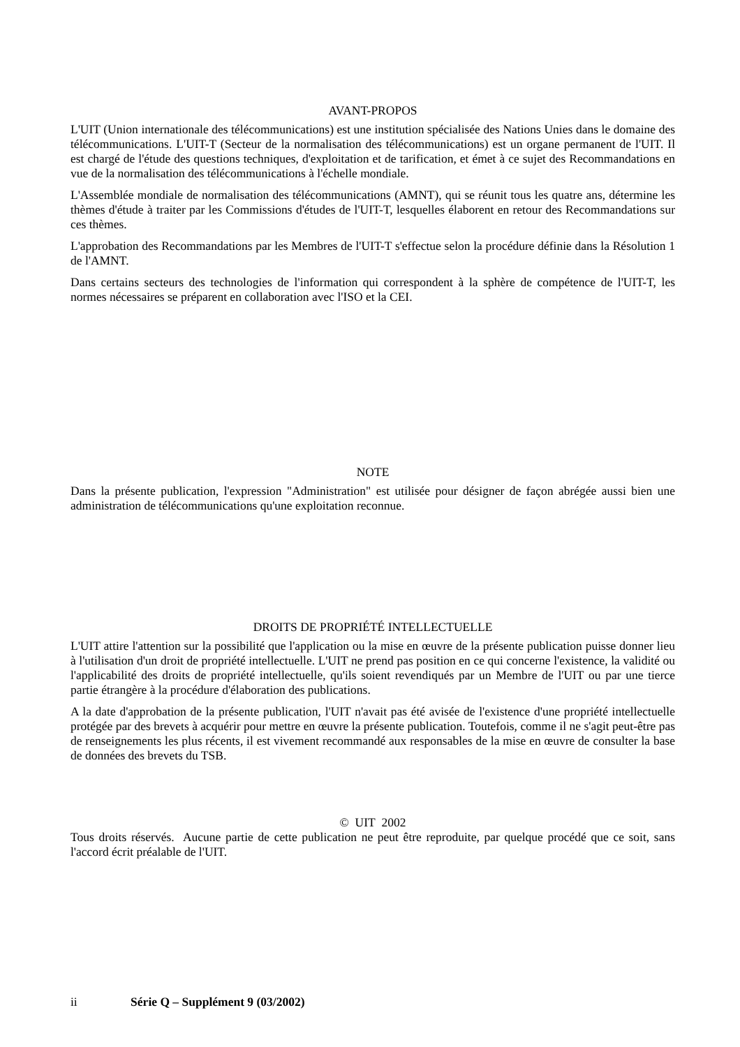AVANT-PROPOS
L'UIT (Union internationale des télécommunications) est une institution spécialisée des Nations Unies dans le domaine des télécommunications. L'UIT-T (Secteur de la normalisation des télécommunications) est un organe permanent de l'UIT. Il est chargé de l'étude des questions techniques, d'exploitation et de tarification, et émet à ce sujet des Recommandations en vue de la normalisation des télécommunications à l'échelle mondiale.
L'Assemblée mondiale de normalisation des télécommunications (AMNT), qui se réunit tous les quatre ans, détermine les thèmes d'étude à traiter par les Commissions d'études de l'UIT-T, lesquelles élaborent en retour des Recommandations sur ces thèmes.
L'approbation des Recommandations par les Membres de l'UIT-T s'effectue selon la procédure définie dans la Résolution 1 de l'AMNT.
Dans certains secteurs des technologies de l'information qui correspondent à la sphère de compétence de l'UIT-T, les normes nécessaires se préparent en collaboration avec l'ISO et la CEI.
NOTE
Dans la présente publication, l'expression "Administration" est utilisée pour désigner de façon abrégée aussi bien une administration de télécommunications qu'une exploitation reconnue.
DROITS DE PROPRIÉTÉ INTELLECTUELLE
L'UIT attire l'attention sur la possibilité que l'application ou la mise en œuvre de la présente publication puisse donner lieu à l'utilisation d'un droit de propriété intellectuelle. L'UIT ne prend pas position en ce qui concerne l'existence, la validité ou l'applicabilité des droits de propriété intellectuelle, qu'ils soient revendiqués par un Membre de l'UIT ou par une tierce partie étrangère à la procédure d'élaboration des publications.
A la date d'approbation de la présente publication, l'UIT n'avait pas été avisée de l'existence d'une propriété intellectuelle protégée par des brevets à acquérir pour mettre en œuvre la présente publication. Toutefois, comme il ne s'agit peut-être pas de renseignements les plus récents, il est vivement recommandé aux responsables de la mise en œuvre de consulter la base de données des brevets du TSB.
© UIT 2002
Tous droits réservés. Aucune partie de cette publication ne peut être reproduite, par quelque procédé que ce soit, sans l'accord écrit préalable de l'UIT.
ii Série Q – Supplément 9 (03/2002)